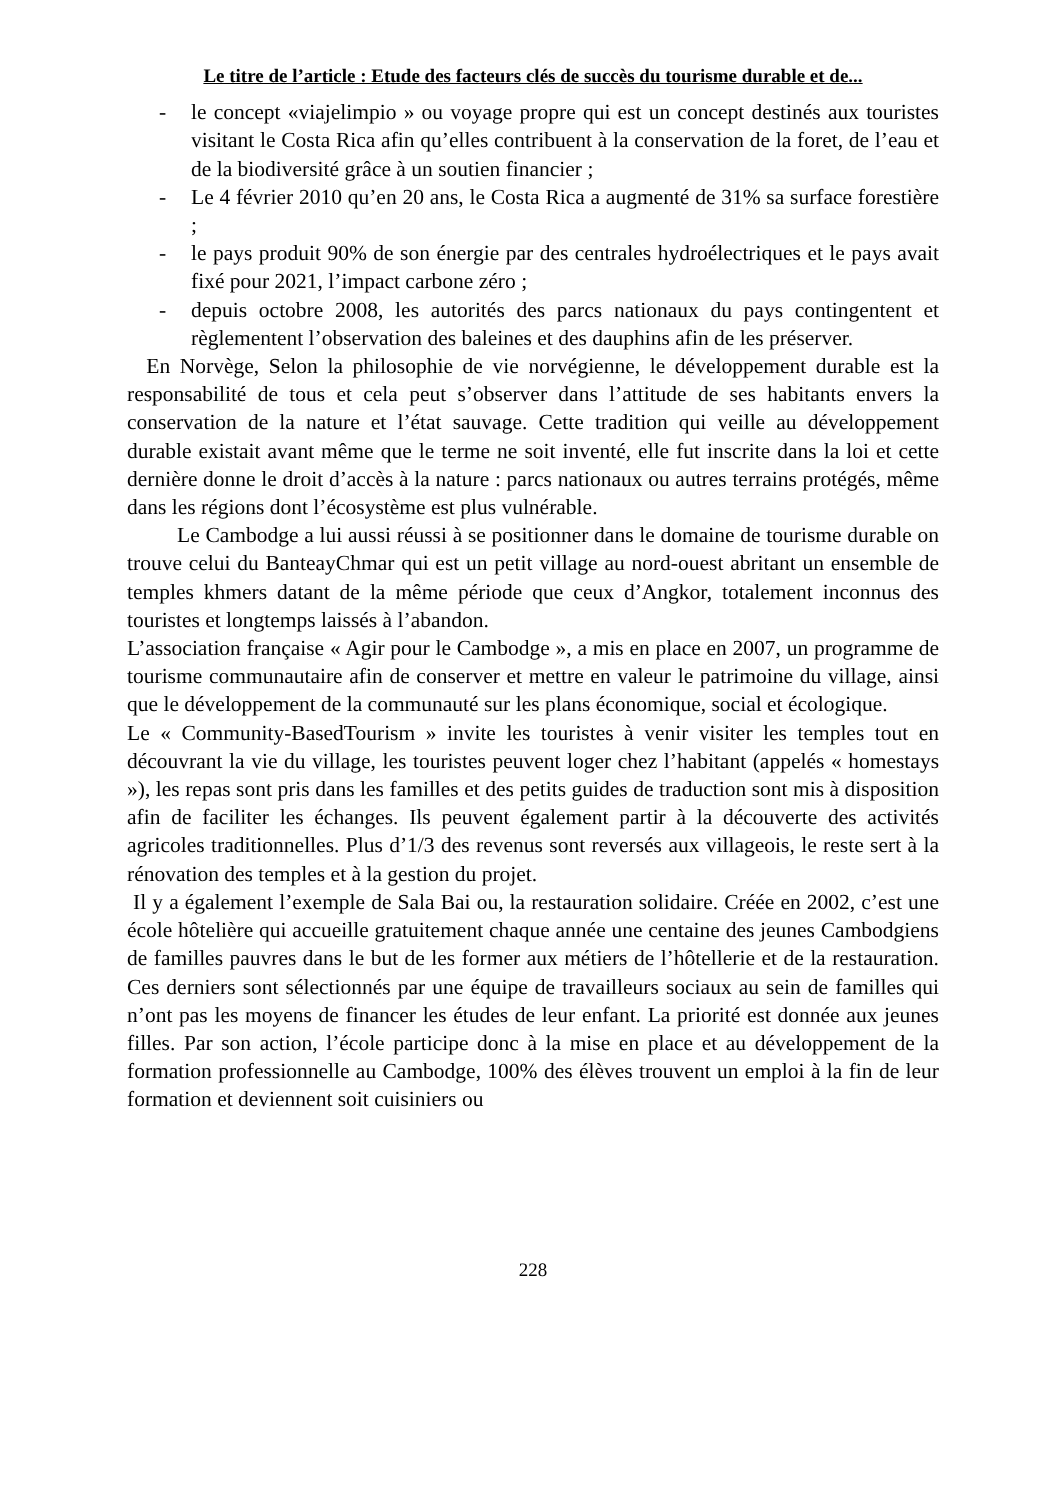Le titre de l’article : Etude des facteurs clés de succès du tourisme durable et de...
- le concept «viajelimpio » ou voyage propre qui est un concept destinés aux touristes visitant le Costa Rica afin qu’elles contribuent à la conservation de la foret, de l’eau et de la biodiversité grâce à un soutien financier ;
- Le 4 février 2010 qu’en 20 ans, le Costa Rica a augmenté de 31% sa surface forestière ;
- le pays produit 90% de son énergie par des centrales hydroélectriques et le pays avait fixé pour 2021, l’impact carbone zéro ;
- depuis octobre 2008, les autorités des parcs nationaux du pays contingentent et règlementent l’observation des baleines et des dauphins afin de les préserver.
En Norvège, Selon la philosophie de vie norvégienne, le développement durable est la responsabilité de tous et cela peut s’observer dans l’attitude de ses habitants envers la conservation de la nature et l’état sauvage. Cette tradition qui veille au développement durable existait avant même que le terme ne soit inventé, elle fut inscrite dans la loi et cette dernière donne le droit d’accès à la nature : parcs nationaux ou autres terrains protégés, même dans les régions dont l’écosystème est plus vulnérable.
Le Cambodge a lui aussi réussi à se positionner dans le domaine de tourisme durable on trouve celui du BanteayChmar qui est un petit village au nord-ouest abritant un ensemble de temples khmers datant de la même période que ceux d’Angkor, totalement inconnus des touristes et longtemps laissés à l’abandon.
L’association française « Agir pour le Cambodge », a mis en place en 2007, un programme de tourisme communautaire afin de conserver et mettre en valeur le patrimoine du village, ainsi que le développement de la communauté sur les plans économique, social et écologique.
Le « Community-BasedTourism » invite les touristes à venir visiter les temples tout en découvrant la vie du village, les touristes peuvent loger chez l’habitant (appelés « homestays »), les repas sont pris dans les familles et des petits guides de traduction sont mis à disposition afin de faciliter les échanges. Ils peuvent également partir à la découverte des activités agricoles traditionnelles. Plus d’1/3 des revenus sont reversés aux villageois, le reste sert à la rénovation des temples et à la gestion du projet.
Il y a également l’exemple de Sala Bai ou, la restauration solidaire. Créée en 2002, c’est une école hôtelière qui accueille gratuitement chaque année une centaine des jeunes Cambodgiens de familles pauvres dans le but de les former aux métiers de l’hôtellerie et de la restauration. Ces derniers sont sélectionnés par une équipe de travailleurs sociaux au sein de familles qui n’ont pas les moyens de financer les études de leur enfant. La priorité est donnée aux jeunes filles. Par son action, l’école participe donc à la mise en place et au développement de la formation professionnelle au Cambodge, 100% des élèves trouvent un emploi à la fin de leur formation et deviennent soit cuisiniers ou
228